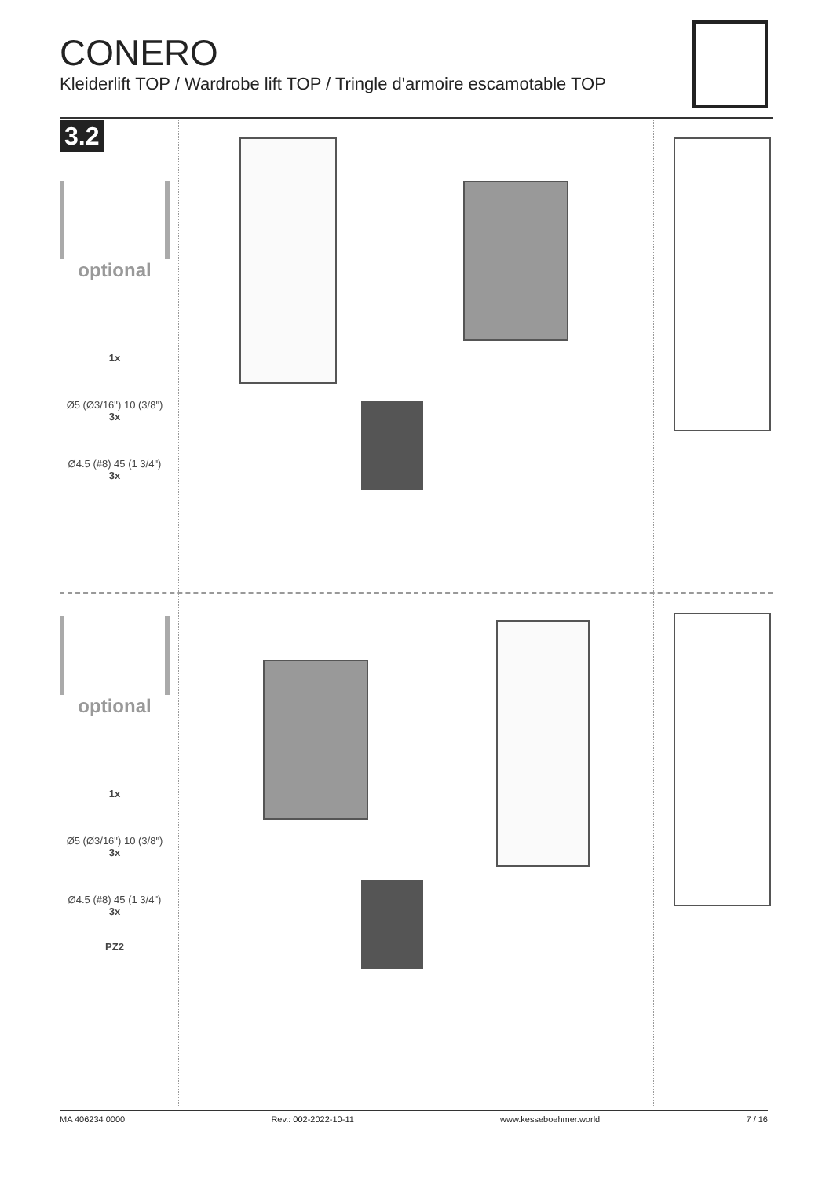CONERO
Kleiderlift TOP / Wardrobe lift TOP / Tringle d'armoire escamotable TOP
3.2
optional
1x
Ø5 (Ø3/16") 10 (3/8")
3x
Ø4.5 (#8) 45 (1 3/4")
3x
optional
1x
Ø5 (Ø3/16") 10 (3/8")
3x
Ø4.5 (#8) 45 (1 3/4")
3x
PZ2
MA 406234 0000 Rev.: 002-2022-10-11 www.kesseboehmer.world 7 / 16